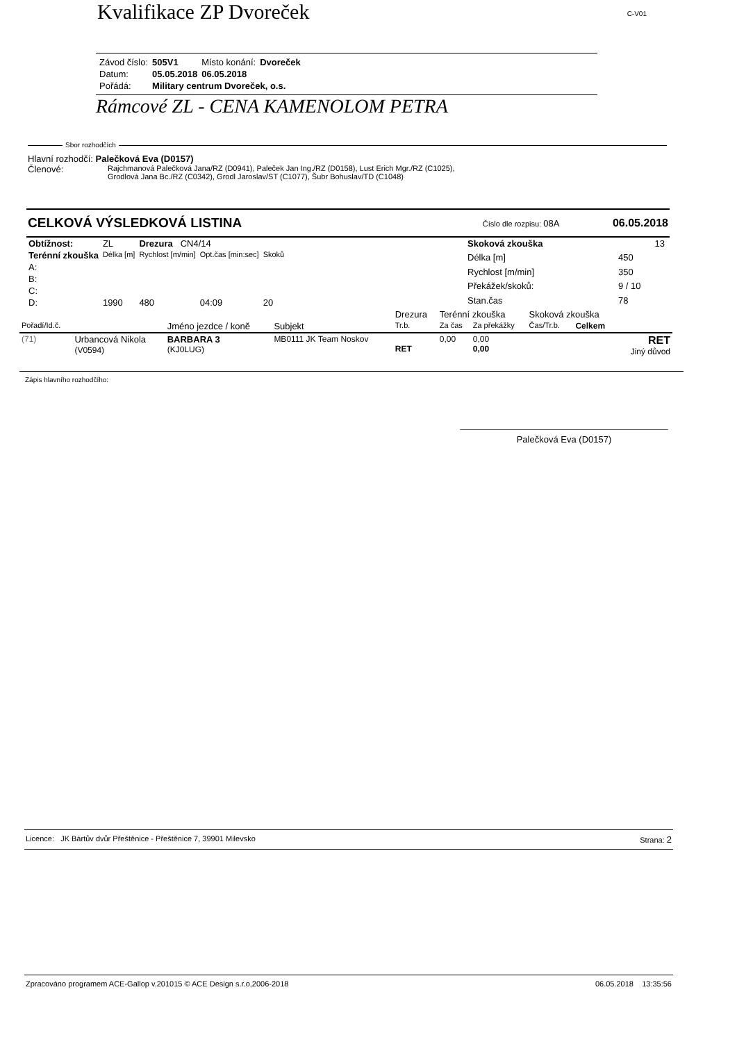Kvalifikace ZP Dvoreček
C-V01
| Závod číslo: | 505V1 | Místo konání: | Dvoreček |
| Datum: | 05.05.2018 | 06.05.2018 | |
| Pořádá: | Military centrum Dvoreček, o.s. | | |
Rámcové ZL - CENA KAMENOLOM PETRA
Sbor rozhodčích
Hlavní rozhodčí: Palečková Eva (D0157)
Členové:
Rajchmanová Palečková Jana/RZ (D0941), Paleček Jan Ing./RZ (D0158), Lust Erich Mgr./RZ (C1025),
Grodlová Jana Bc./RZ (C0342), Grodl Jaroslav/ST (C1077), Šubr Bohuslav/TD (C1048)
CELKOVÁ VÝSLEDKOVÁ LISTINA Číslo dle rozpisu: 08A 06.05.2018
| Obtížnost: | ZL | Drezura CN4/14 | | | |
| Terénní zkouška | Délka [m] | Rychlost [m/min] | Opt.čas [min:sec] | Skoků | |
| A: | | | | | |
| B: | | | | | |
| C: | | | | | |
| D: | 1990 | 480 | 04:09 | 20 | |
| Skoková zkouška | 13 |
| Délka [m] | 450 |
| Rychlost [m/min] | 350 |
| Překážek/skoků: | 9 / 10 |
| Stan.čas | 78 |
| | | | | Drezura | Terénní zkouška | | Skoková zkouška | | |
| --- | --- | --- | --- | --- | --- | --- | --- | --- | --- |
| Pořadí/Id.č. | | Jméno jezdce / koně | Subjekt | Tr.b. | Za čas | Za překážky | Čas/Tr.b. | Celkem | |
| (71) | Urbancová Nikola (V0594) | BARBARA 3 (KJ0LUG) | MB0111 JK Team Noskov | RET | 0,00 | 0,00 0,00 | | | RET Jiný důvod |
Zápis hlavního rozhodčího:
Palečková Eva (D0157)
Licence: JK Bártův dvůr Přeštěnice - Přeštěnice 7, 39901 Milevsko Strana: 2
Zpracováno programem ACE-Gallop v.201015 © ACE Design s.r.o,2006-2018 06.05.2018 13:35:56